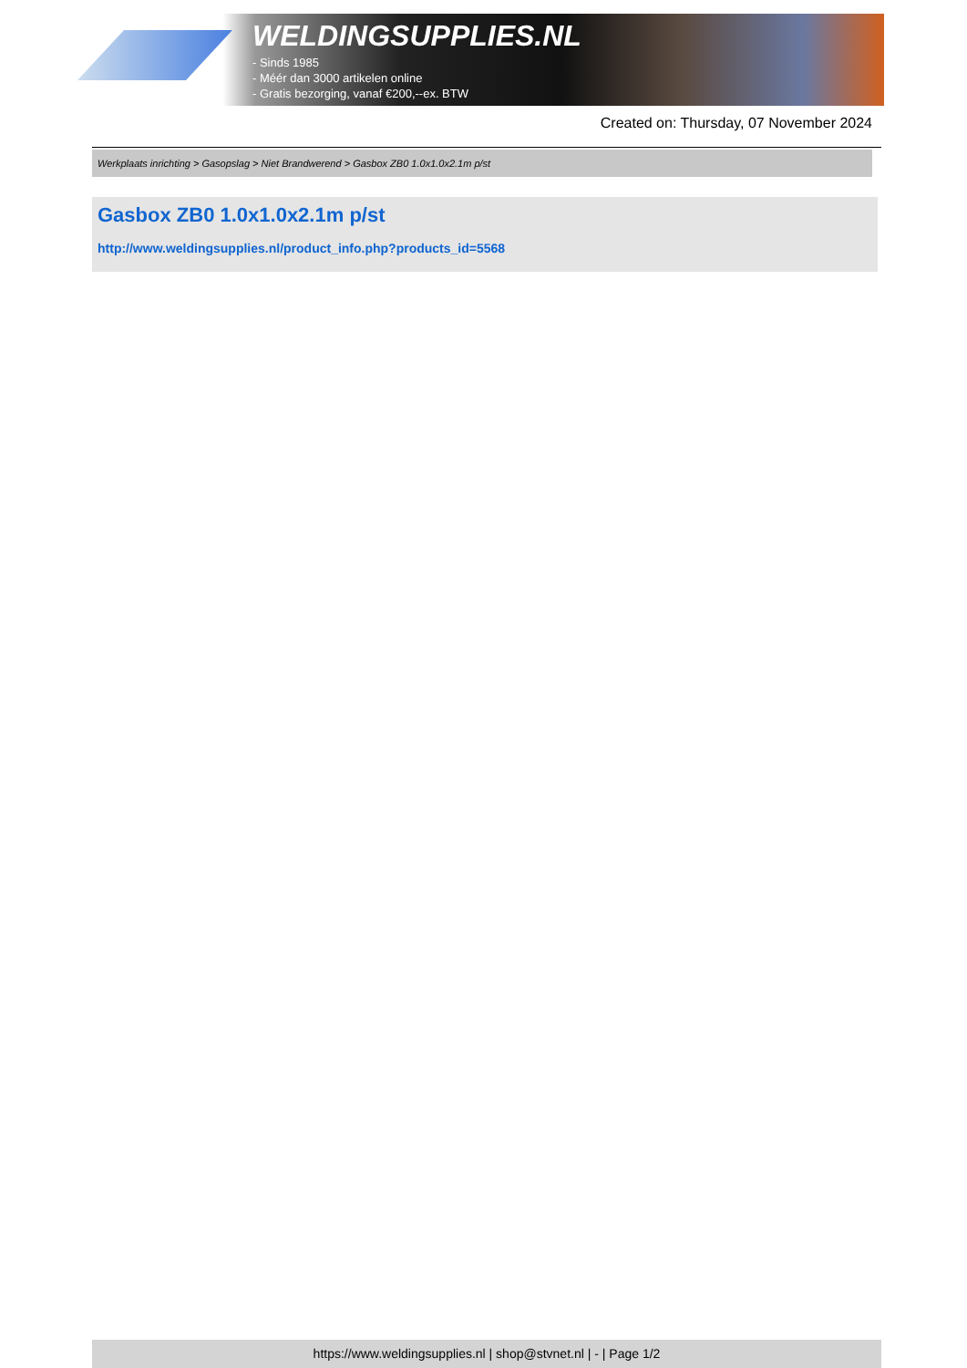WELDINGSUPPLIES.NL
- Sinds 1985
- Méér dan 3000 artikelen online
- Gratis bezorging, vanaf €200,--ex. BTW
Created on: Thursday, 07 November 2024
Werkplaats inrichting > Gasopslag > Niet Brandwerend > Gasbox ZB0 1.0x1.0x2.1m p/st
Gasbox ZB0 1.0x1.0x2.1m p/st
http://www.weldingsupplies.nl/product_info.php?products_id=5568
https://www.weldingsupplies.nl | shop@stvnet.nl | - | Page 1/2